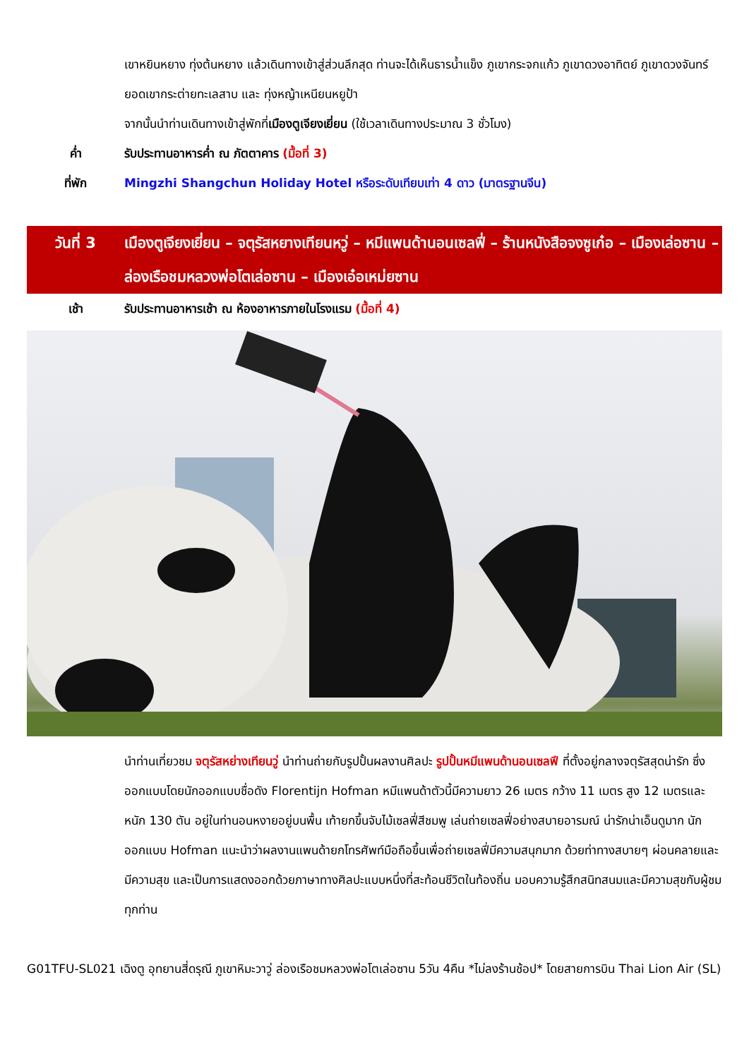เขาหยินหยาง ทุ่งต้นหยาง แล้วเดินทางเข้าสู่ส่วนลึกสุด ท่านจะได้เห็นธารน้ำแข็ง ภูเขากระจกแก้ว ภูเขาดวงอาทิตย์ ภูเขาดวงจันทร์ ยอดเขากระต่ายทะเลสาบ และ ทุ่งหญ้าเหนียนหยูป้า
จากนั้นนำท่านเดินทางเข้าสู่พักที่เมืองตูเจียงเยี่ยน (ใช้เวลาเดินทางประมาณ 3 ชั่วโมง)
ค่ำ รับประทานอาหารค่ำ ณ ภัตตาคาร (มื้อที่ 3)
ที่พัก Mingzhi Shangchun Holiday Hotel หรือระดับเทียบเท่า 4 ดาว (มาตรฐานจีน)
วันที่ 3 เมืองตูเจียงเยี่ยน – จตุรัสหยางเทียนหวู่ – หมีแพนด้านอนเซลฟี่ – ร้านหนังสือจงซูเก๋อ – เมืองเล่อซาน – ล่องเรือชมหลวงพ่อโตเล่อซาน – เมืองเอ๋อเหม่ยซาน
เช้า รับประทานอาหารเช้า ณ ห้องอาหารภายในโรงแรม (มื้อที่ 4)
นำท่านเที่ยวชม จตุรัสหย่างเทียนวู่ นำท่านถ่ายกับรูปปั้นผลงานศิลปะ รูปปั้นหมีแพนด้านอนเซลฟี ที่ตั้งอยู่กลางจตุรัสสุดน่ารัก ซึ่งออกแบบโดยนักออกแบบชื่อดัง Florentijn Hofman หมีแพนด้าตัวนี้มีความยาว 26 เมตร กว้าง 11 เมตร สูง 12 เมตรและหนัก 130 ตัน อยู่ในท่านอนหงายอยู่บนพื้น เท้ายกขึ้นจับไม้เซลฟี่สีชมพู เล่นถ่ายเซลฟี่อย่างสบายอารมณ์ น่ารักน่าเอ็นดูมาก นักออกแบบ Hofman แนะนำว่าผลงานแพนด้ายกโทรศัพท์มือถือขึ้นเพื่อถ่ายเซลฟี่มีความสนุกมาก ด้วยท่าทางสบายๆ ผ่อนคลายและมีความสุข และเป็นการแสดงออกด้วยภาษาทางศิลปะแบบหนึ่งที่สะท้อนชีวิตในท้องถิ่น มอบความรู้สึกสนิทสนมและมีความสุขกับผู้ชมทุกท่าน
G01TFU-SL021 เฉิงตู อุทยานสี่ดรุณี ภูเขาหิมะวาวู่ ล่องเรือชมหลวงพ่อโตเล่อซาน 5วัน 4คืน *ไม่ลงร้านช้อป* โดยสายการบิน Thai Lion Air (SL)